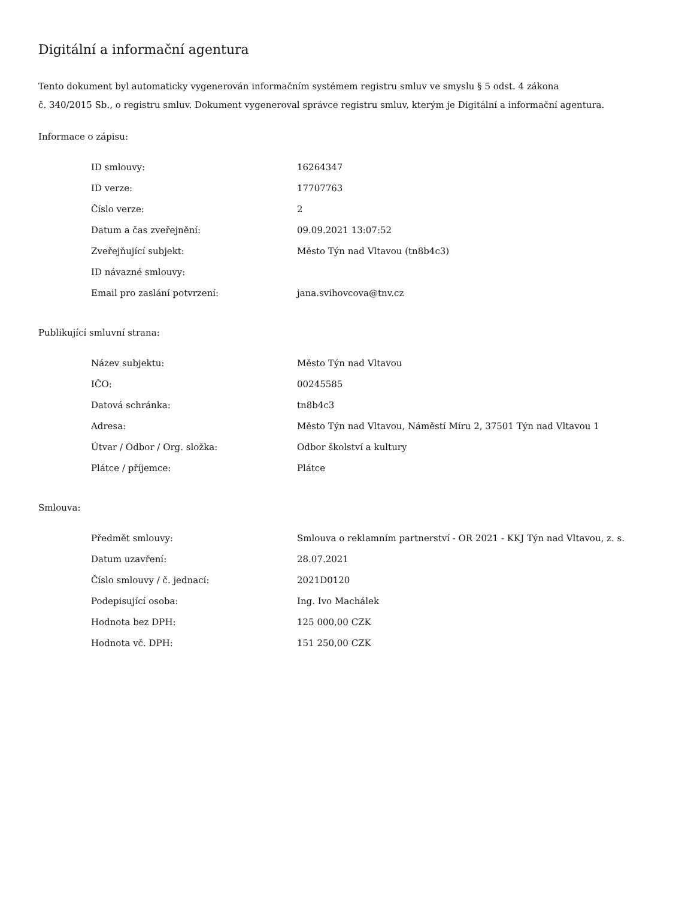Digitální a informační agentura
Tento dokument byl automaticky vygenerován informačním systémem registru smluv ve smyslu § 5 odst. 4 zákona
č. 340/2015 Sb., o registru smluv. Dokument vygeneroval správce registru smluv, kterým je Digitální a informační agentura.
Informace o zápisu:
| ID smlouvy: | 16264347 |
| ID verze: | 17707763 |
| Číslo verze: | 2 |
| Datum a čas zveřejnění: | 09.09.2021 13:07:52 |
| Zveřejňující subjekt: | Město Týn nad Vltavou (tn8b4c3) |
| ID návazné smlouvy: | |
| Email pro zaslání potvrzení: | jana.svihovcova@tnv.cz |
Publikující smluvní strana:
| Název subjektu: | Město Týn nad Vltavou |
| IČO: | 00245585 |
| Datová schránka: | tn8b4c3 |
| Adresa: | Město Týn nad Vltavou, Náměstí Míru 2, 37501 Týn nad Vltavou 1 |
| Útvar / Odbor / Org. složka: | Odbor školství a kultury |
| Plátce / příjemce: | Plátce |
Smlouva:
| Předmět smlouvy: | Smlouva o reklamním partnerství - OR 2021 - KKJ Týn nad Vltavou, z. s. |
| Datum uzavření: | 28.07.2021 |
| Číslo smlouvy / č. jednací: | 2021D0120 |
| Podepisující osoba: | Ing. Ivo Machálek |
| Hodnota bez DPH: | 125 000,00 CZK |
| Hodnota vč. DPH: | 151 250,00 CZK |